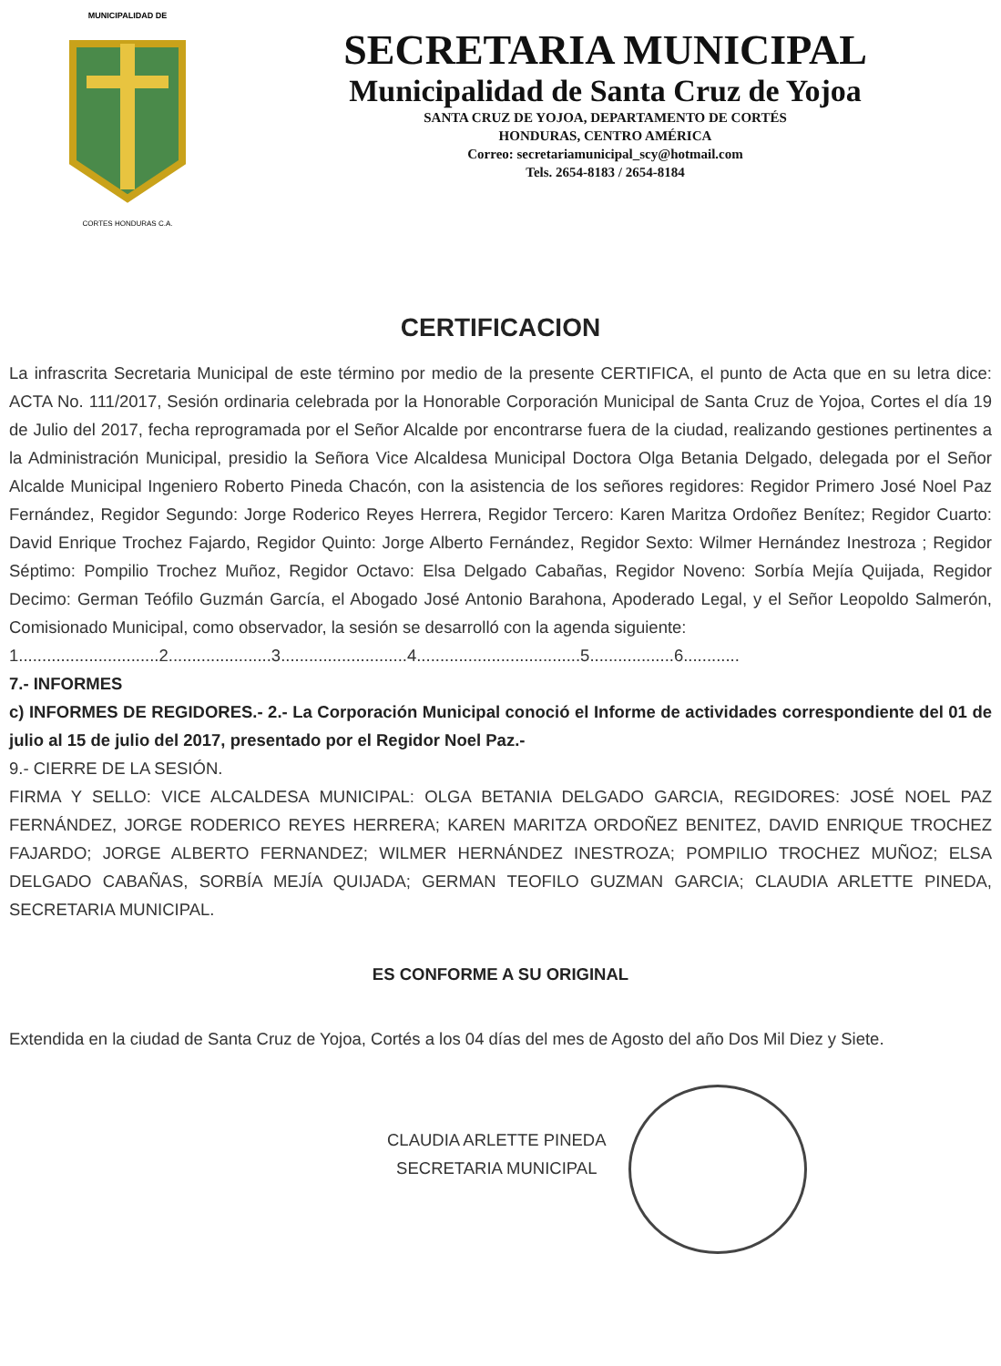MUNICIPALIDAD DE
CORTES HONDURAS C.A.
SECRETARIA MUNICIPAL
Municipalidad de Santa Cruz de Yojoa
SANTA CRUZ DE YOJOA, DEPARTAMENTO DE CORTÉS
HONDURAS, CENTRO AMÉRICA
Correo: secretariamunicipal_scy@hotmail.com
Tels. 2654-8183 / 2654-8184
CERTIFICACION
La infrascrita Secretaria Municipal de este término por medio de la presente CERTIFICA, el punto de Acta que en su letra dice: ACTA No. 111/2017, Sesión ordinaria celebrada por la Honorable Corporación Municipal de Santa Cruz de Yojoa, Cortes el día 19 de Julio del 2017, fecha reprogramada por el Señor Alcalde por encontrarse fuera de la ciudad, realizando gestiones pertinentes a la Administración Municipal, presidio la Señora Vice Alcaldesa Municipal Doctora Olga Betania Delgado, delegada por el Señor Alcalde Municipal Ingeniero Roberto Pineda Chacón, con la asistencia de los señores regidores: Regidor Primero José Noel Paz Fernández, Regidor Segundo: Jorge Roderico Reyes Herrera, Regidor Tercero: Karen Maritza Ordoñez Benítez; Regidor Cuarto: David Enrique Trochez Fajardo, Regidor Quinto: Jorge Alberto Fernández, Regidor Sexto: Wilmer Hernández Inestroza ; Regidor Séptimo: Pompilio Trochez Muñoz, Regidor Octavo: Elsa Delgado Cabañas, Regidor Noveno: Sorbía Mejía Quijada, Regidor Decimo: German Teófilo Guzmán García, el Abogado José Antonio Barahona, Apoderado Legal, y el Señor Leopoldo Salmerón, Comisionado Municipal, como observador, la sesión se desarrolló con la agenda siguiente:
1..............................2......................3...........................4...................................5..................6............
7.- INFORMES
c) INFORMES DE REGIDORES.- 2.- La Corporación Municipal conoció el Informe de actividades correspondiente del 01 de julio al 15 de julio del 2017, presentado por el Regidor Noel Paz.-
9.- CIERRE DE LA SESIÓN.
FIRMA Y SELLO: VICE ALCALDESA MUNICIPAL: OLGA BETANIA DELGADO GARCIA, REGIDORES: JOSÉ NOEL PAZ FERNÁNDEZ, JORGE RODERICO REYES HERRERA; KAREN MARITZA ORDOÑEZ BENITEZ, DAVID ENRIQUE TROCHEZ FAJARDO; JORGE ALBERTO FERNANDEZ; WILMER HERNÁNDEZ INESTROZA; POMPILIO TROCHEZ MUÑOZ; ELSA DELGADO CABAÑAS, SORBÍA MEJÍA QUIJADA; GERMAN TEOFILO GUZMAN GARCIA; CLAUDIA ARLETTE PINEDA, SECRETARIA MUNICIPAL.
ES CONFORME A SU ORIGINAL
Extendida en la ciudad de Santa Cruz de Yojoa, Cortés a los 04 días del mes de Agosto del año Dos Mil Diez y Siete.
CLAUDIA ARLETTE PINEDA
SECRETARIA MUNICIPAL